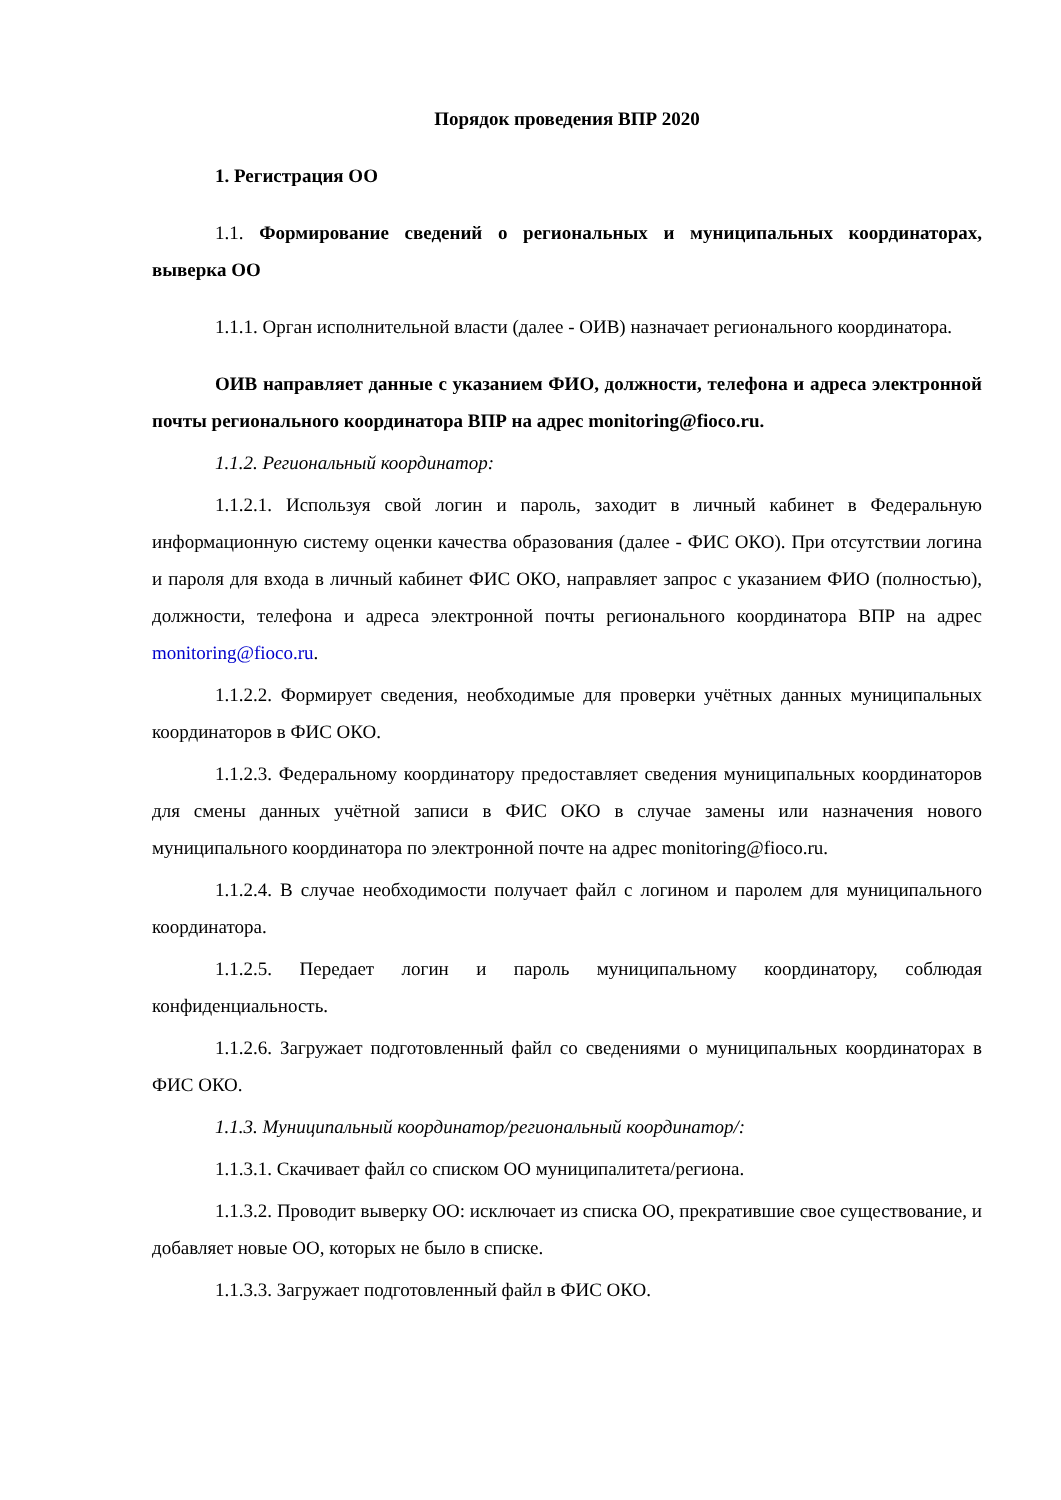Порядок проведения ВПР 2020
1. Регистрация ОО
1.1. Формирование сведений о региональных и муниципальных координаторах, выверка ОО
1.1.1. Орган исполнительной власти (далее - ОИВ) назначает регионального координатора.
ОИВ направляет данные с указанием ФИО, должности, телефона и адреса электронной почты регионального координатора ВПР на адрес monitoring@fioco.ru.
1.1.2. Региональный координатор:
1.1.2.1. Используя свой логин и пароль, заходит в личный кабинет в Федеральную информационную систему оценки качества образования (далее - ФИС ОКО). При отсутствии логина и пароля для входа в личный кабинет ФИС ОКО, направляет запрос с указанием ФИО (полностью), должности, телефона и адреса электронной почты регионального координатора ВПР на адрес monitoring@fioco.ru.
1.1.2.2. Формирует сведения, необходимые для проверки учётных данных муниципальных координаторов в ФИС ОКО.
1.1.2.3. Федеральному координатору предоставляет сведения муниципальных координаторов для смены данных учётной записи в ФИС ОКО в случае замены или назначения нового муниципального координатора по электронной почте на адрес monitoring@fioco.ru.
1.1.2.4. В случае необходимости получает файл с логином и паролем для муниципального координатора.
1.1.2.5. Передает логин и пароль муниципальному координатору, соблюдая конфиденциальность.
1.1.2.6. Загружает подготовленный файл со сведениями о муниципальных координаторах в ФИС ОКО.
1.1.3. Муниципальный координатор/региональный координатор/:
1.1.3.1. Скачивает файл со списком ОО муниципалитета/региона.
1.1.3.2. Проводит выверку ОО: исключает из списка ОО, прекратившие свое существование, и добавляет новые ОО, которых не было в списке.
1.1.3.3. Загружает подготовленный файл в ФИС ОКО.